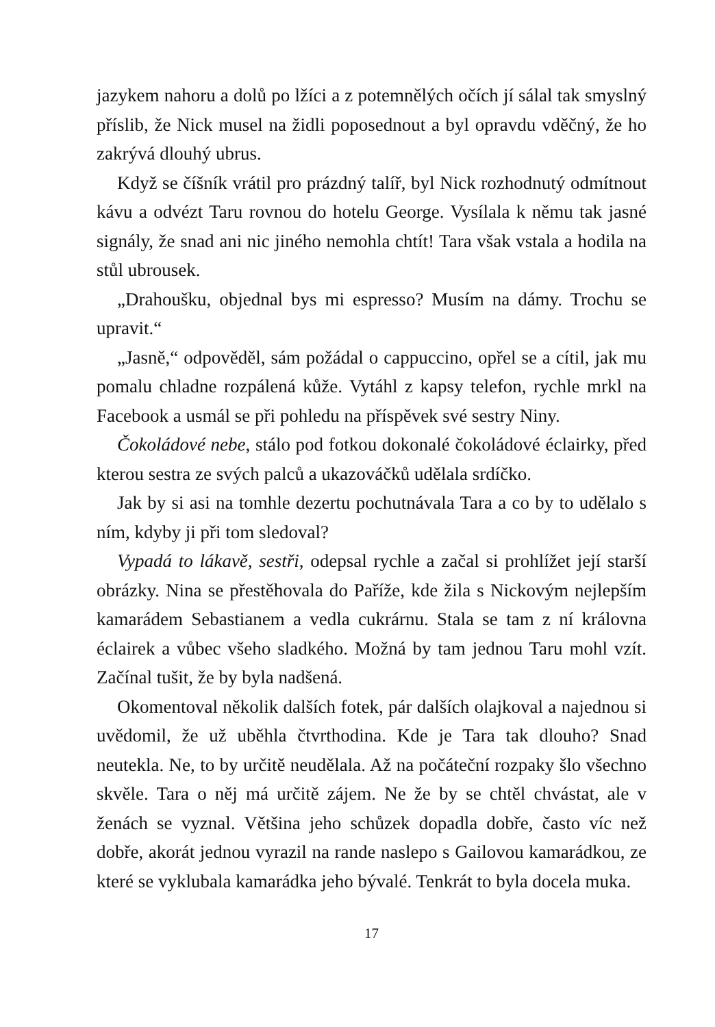jazykem nahoru a dolů po lžíci a z potemnělých očích jí sálal tak smyslný příslib, že Nick musel na židli poposednout a byl opravdu vděčný, že ho zakrývá dlouhý ubrus.
Když se číšník vrátil pro prázdný talíř, byl Nick rozhodnutý odmítnout kávu a odvézt Taru rovnou do hotelu George. Vysílala k němu tak jasné signály, že snad ani nic jiného nemohla chtít! Tara však vstala a hodila na stůl ubrousek.
„Drahoušku, objednal bys mi espresso? Musím na dámy. Trochu se upravit.“
„Jasně,“ odpověděl, sám požádal o cappuccino, opřel se a cítil, jak mu pomalu chladne rozpálená kůže. Vytáhl z kapsy telefon, rychle mrkl na Facebook a usmál se při pohledu na příspěvek své sestry Niny.
Čokoládové nebe, stálo pod fotkou dokonalé čokoládové éclairky, před kterou sestra ze svých palců a ukazováčků udělala srdíčko.
Jak by si asi na tomhle dezertu pochutnávala Tara a co by to udělalo s ním, kdyby ji při tom sledoval?
Vypadá to lákavě, sestři, odepsal rychle a začal si prohlížet její starší obrázky. Nina se přestěhovala do Paříže, kde žila s Nickovým nejlepším kamarádem Sebastianem a vedla cukrárnu. Stala se tam z ní královna éclairek a vůbec všeho sladkého. Možná by tam jednou Taru mohl vzít. Začínal tušit, že by byla nadšená.
Okomentoval několik dalších fotek, pár dalších olajkoval a najednou si uvědomil, že už uběhla čtvrthodina. Kde je Tara tak dlouho? Snad neutekla. Ne, to by určitě neudělala. Až na počáteční rozpaky šlo všechno skvěle. Tara o něj má určitě zájem. Ne že by se chtěl chvástat, ale v ženách se vyznal. Většina jeho schůzek dopadla dobře, často víc než dobře, akorát jednou vyrazil na rande naslepo s Gailovou kamarádkou, ze které se vyklubala kamarádka jeho bývalé. Tenkrát to byla docela muka.
17